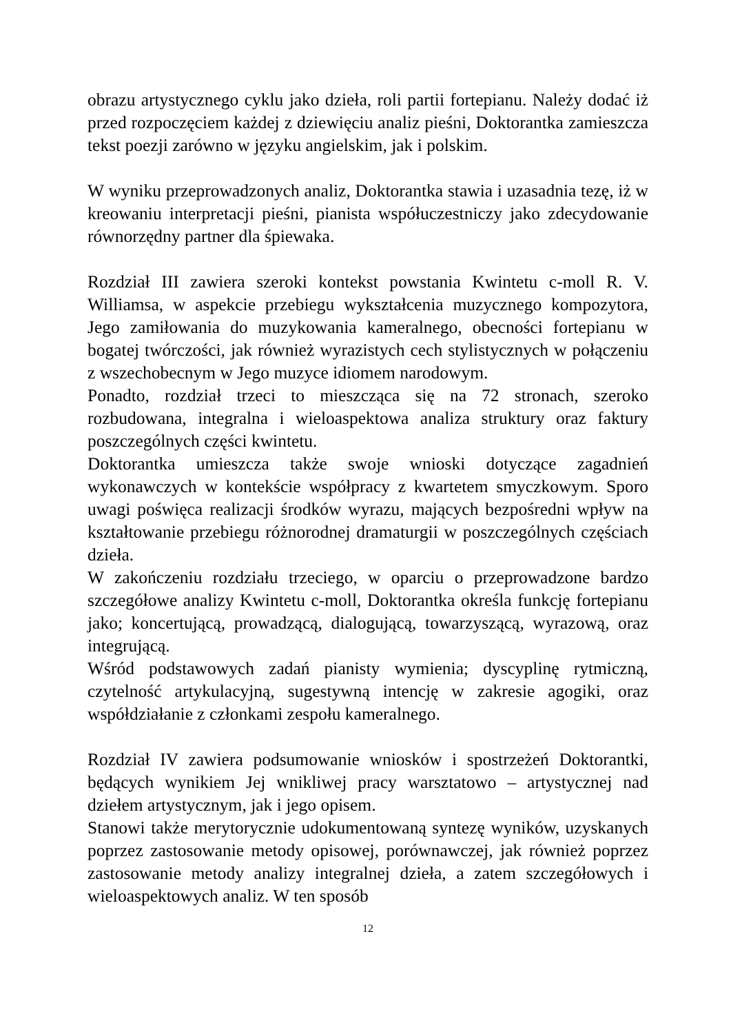obrazu artystycznego cyklu jako dzieła, roli partii fortepianu. Należy dodać iż przed rozpoczęciem każdej z dziewięciu analiz pieśni, Doktorantka zamieszcza tekst poezji zarówno w języku angielskim, jak i polskim.
W wyniku przeprowadzonych analiz, Doktorantka stawia i uzasadnia tezę, iż w kreowaniu interpretacji pieśni, pianista współuczestniczy jako zdecydowanie równorzędny partner dla śpiewaka.
Rozdział III zawiera szeroki kontekst powstania Kwintetu c-moll R. V. Williamsa, w aspekcie przebiegu wykształcenia muzycznego kompozytora, Jego zamiłowania do muzykowania kameralnego, obecności fortepianu w bogatej twórczości, jak również wyrazistych cech stylistycznych w połączeniu z wszechobecnym w Jego muzyce idiomem narodowym.
Ponadto, rozdział trzeci to mieszcząca się na 72 stronach, szeroko rozbudowana, integralna i wieloaspektowa analiza struktury oraz faktury poszczególnych części kwintetu.
Doktorantka umieszcza także swoje wnioski dotyczące zagadnień wykonawczych w kontekście współpracy z kwartetem smyczkowym. Sporo uwagi poświęca realizacji środków wyrazu, mających bezpośredni wpływ na kształtowanie przebiegu różnorodnej dramaturgii w poszczególnych częściach dzieła.
W zakończeniu rozdziału trzeciego, w oparciu o przeprowadzone bardzo szczegółowe analizy Kwintetu c-moll, Doktorantka określa funkcję fortepianu jako; koncertującą, prowadzącą, dialogującą, towarzyszącą, wyrazową, oraz integrującą.
Wśród podstawowych zadań pianisty wymienia; dyscyplinę rytmiczną, czytelność artykulacyjną, sugestywną intencję w zakresie agogiki, oraz współdziałanie z członkami zespołu kameralnego.
Rozdział IV zawiera podsumowanie wniosków i spostrzeżeń Doktorantki, będących wynikiem Jej wnikliwej pracy warsztatowo – artystycznej nad dziełem artystycznym, jak i jego opisem.
Stanowi także merytorycznie udokumentowaną syntezę wyników, uzyskanych poprzez zastosowanie metody opisowej, porównawczej, jak również poprzez zastosowanie metody analizy integralnej dzieła, a zatem szczegółowych i wieloaspektowych analiz. W ten sposób
12